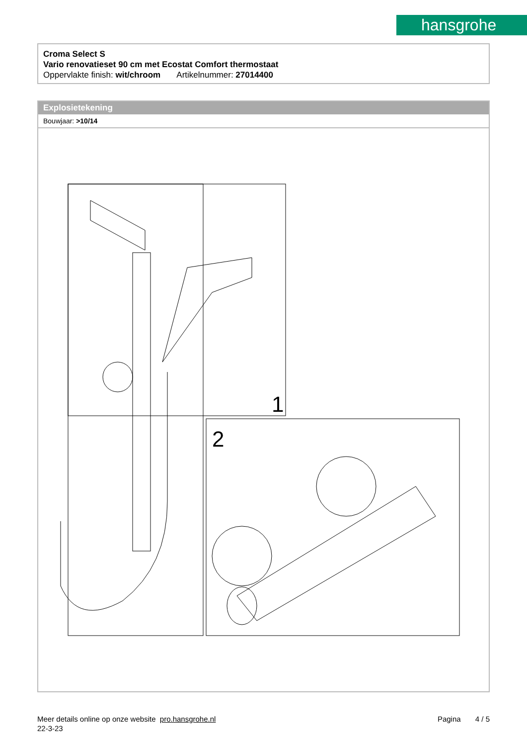hansgrohe
Croma Select S
Vario renovatieset 90 cm met Ecostat Comfort thermostaat
Oppervlakte finish: wit/chroom Artikelnummer: 27014400
Explosietekening
Bouwjaar: >10/14
1
2
Meer details online op onze website pro.hansgrohe.nl Pagina 4 / 5
22-3-23